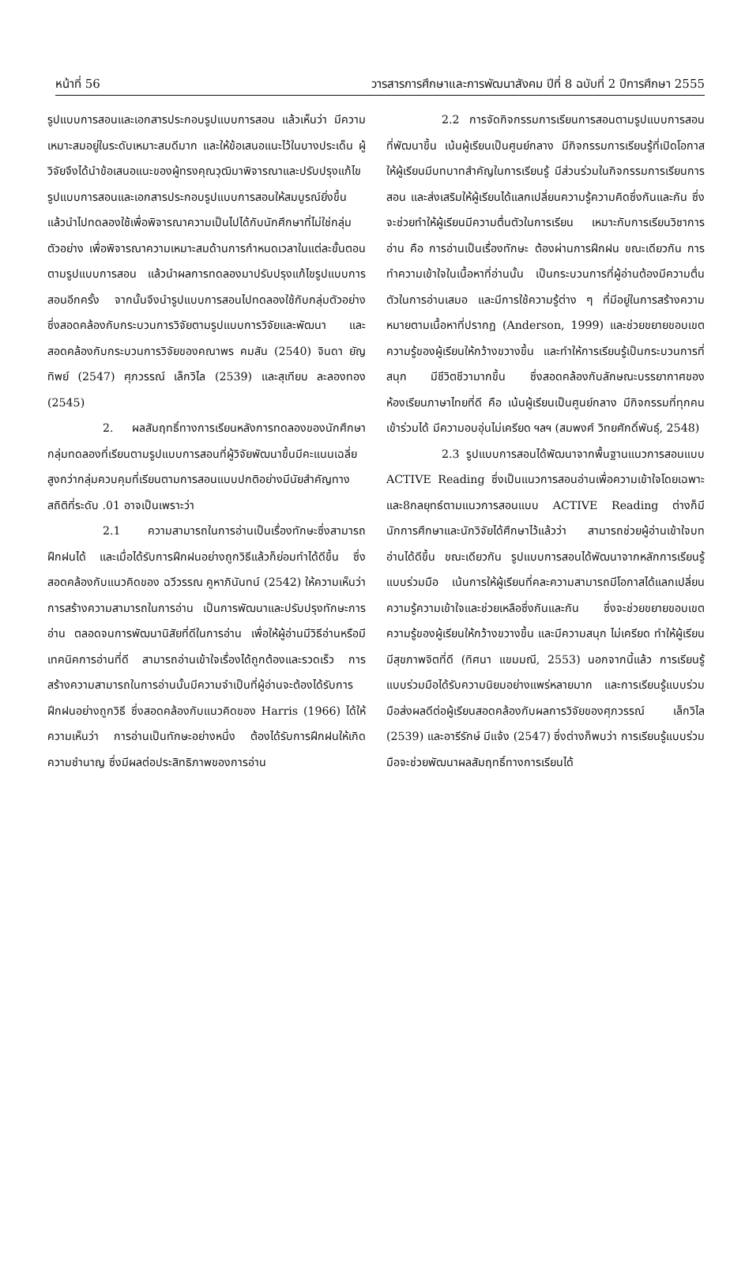หน้าที่ 56 วารสารการศึกษาและการพัฒนาสังคม ปีที่ 8 ฉบับที่ 2 ปีการศึกษา 2555
รูปแบบการสอนและเอกสารประกอบรูปแบบการสอน แล้วเห็นว่า มีความเหมาะสมอยู่ในระดับเหมาะสมดีมาก และให้ข้อเสนอแนะไว้ในบางประเด็น ผู้วิจัยจึงได้นำข้อเสนอแนะของผู้ทรงคุณวุฒิมาพิจารณาและปรับปรุงแก้ไขรูปแบบการสอนและเอกสารประกอบรูปแบบการสอนให้สมบูรณ์ยิ่งขึ้น แล้วนำไปทดลองใช้เพื่อพิจารณาความเป็นไปได้กับนักศึกษาที่ไม่ใช่กลุ่มตัวอย่าง เพื่อพิจารณาความเหมาะสมด้านการกำหนดเวลาในแต่ละขั้นตอนตามรูปแบบการสอน แล้วนำผลการทดลองมาปรับปรุงแก้ไขรูปแบบการสอนอีกครั้ง จากนั้นจึงนำรูปแบบการสอนไปทดลองใช้กับกลุ่มตัวอย่าง ซึ่งสอดคล้องกับกระบวนการวิจัยตามรูปแบบการวิจัยและพัฒนา และสอดคล้องกับกระบวนการวิจัยของคณาพร คมสัน (2540) จินดา ยัญทิพย์ (2547) ศุภวรรณ์ เล็กวิไล (2539) และสุเทียบ ละลองทอง (2545)
2. ผลสัมฤทธิ์ทางการเรียนหลังการทดลองของนักศึกษากลุ่มทดลองที่เรียนตามรูปแบบการสอนที่ผู้วิจัยพัฒนาขึ้นมีคะแนนเฉลี่ยสูงกว่ากลุ่มควบคุมที่เรียนตามการสอนแบบปกติอย่างมีนัยสำคัญทางสถิติที่ระดับ .01 อาจเป็นเพราะว่า
2.1 ความสามารถในการอ่านเป็นเรื่องทักษะซึ่งสามารถฝึกฝนได้ และเมื่อได้รับการฝึกฝนอย่างถูกวิธีแล้วก็ย่อมทำได้ดีขึ้น ซึ่งสอดคล้องกับแนวคิดของ ฉวีวรรณ คูหาภินันทน์ (2542) ให้ความเห็นว่า การสร้างความสามารถในการอ่าน เป็นการพัฒนาและปรับปรุงทักษะการอ่าน ตลอดจนการพัฒนานิสัยที่ดีในการอ่าน เพื่อให้ผู้อ่านมีวิธีอ่านหรือมีเทคนิคการอ่านที่ดี สามารถอ่านเข้าใจเรื่องได้ถูกต้องและรวดเร็ว การสร้างความสามารถในการอ่านนั้นมีความจำเป็นที่ผู้อ่านจะต้องได้รับการฝึกฝนอย่างถูกวิธี ซึ่งสอดคล้องกับแนวคิดของ Harris (1966) ได้ให้ความเห็นว่า การอ่านเป็นทักษะอย่างหนึ่ง ต้องได้รับการฝึกฝนให้เกิดความชำนาญ ซึ่งมีผลต่อประสิทธิภาพของการอ่าน
2.2 การจัดกิจกรรมการเรียนการสอนตามรูปแบบการสอนที่พัฒนาขึ้น เน้นผู้เรียนเป็นศูนย์กลาง มีกิจกรรมการเรียนรู้ที่เปิดโอกาสให้ผู้เรียนมีบทบาทสำคัญในการเรียนรู้ มีส่วนร่วมในกิจกรรมการเรียนการสอน และส่งเสริมให้ผู้เรียนได้แลกเปลี่ยนความรู้ความคิดซึ่งกันและกัน ซึ่งจะช่วยทำให้ผู้เรียนมีความตื่นตัวในการเรียน เหมาะกับการเรียนวิชาการอ่าน คือ การอ่านเป็นเรื่องทักษะ ต้องผ่านการฝึกฝน ขณะเดียวกัน การทำความเข้าใจในเนื้อหาที่อ่านนั้น เป็นกระบวนการที่ผู้อ่านต้องมีความตื่นตัวในการอ่านเสมอ และมีการใช้ความรู้ต่าง ๆ ที่มีอยู่ในการสร้างความหมายตามเนื้อหาที่ปรากฏ (Anderson, 1999) และช่วยขยายขอบเขตความรู้ของผู้เรียนให้กว้างขวางขึ้น และทำให้การเรียนรู้เป็นกระบวนการที่สนุก มีชีวิตชีวามากขึ้น ซึ่งสอดคล้องกับลักษณะบรรยากาศของห้องเรียนภาษาไทยที่ดี คือ เน้นผู้เรียนเป็นศูนย์กลาง มีกิจกรรมที่ทุกคนเข้าร่วมได้ มีความอบอุ่นไม่เครียด ฯลฯ (สมพงศ์ วิทยศักดิ์พันธุ์, 2548)
2.3 รูปแบบการสอนได้พัฒนาจากพื้นฐานแนวการสอนแบบ ACTIVE Reading ซึ่งเป็นแนวการสอนอ่านเพื่อความเข้าใจโดยเฉพาะ และ8กลยุทธ์ตามแนวการสอนแบบ ACTIVE Reading ต่างก็มีนักการศึกษาและนักวิจัยได้ศึกษาไว้แล้วว่า สามารถช่วยผู้อ่านเข้าใจบทอ่านได้ดีขึ้น ขณะเดียวกัน รูปแบบการสอนได้พัฒนาจากหลักการเรียนรู้แบบร่วมมือ เน้นการให้ผู้เรียนที่คละความสามารถมีโอกาสได้แลกเปลี่ยนความรู้ความเข้าใจและช่วยเหลือซึ่งกันและกัน ซึ่งจะช่วยขยายขอบเขตความรู้ของผู้เรียนให้กว้างขวางขึ้น และมีความสนุก ไม่เครียด ทำให้ผู้เรียนมีสุขภาพจิตที่ดี (ทิศนา แขมมณี, 2553) นอกจากนี้แล้ว การเรียนรู้แบบร่วมมือได้รับความนิยมอย่างแพร่หลายมาก และการเรียนรู้แบบร่วมมือส่งผลดีต่อผู้เรียนสอดคล้องกับผลการวิจัยของศุภวรรณ์ เล็กวิไล (2539) และอารีรักษ์ มีแจ้ง (2547) ซึ่งต่างก็พบว่า การเรียนรู้แบบร่วมมือจะช่วยพัฒนาผลสัมฤทธิ์ทางการเรียนได้